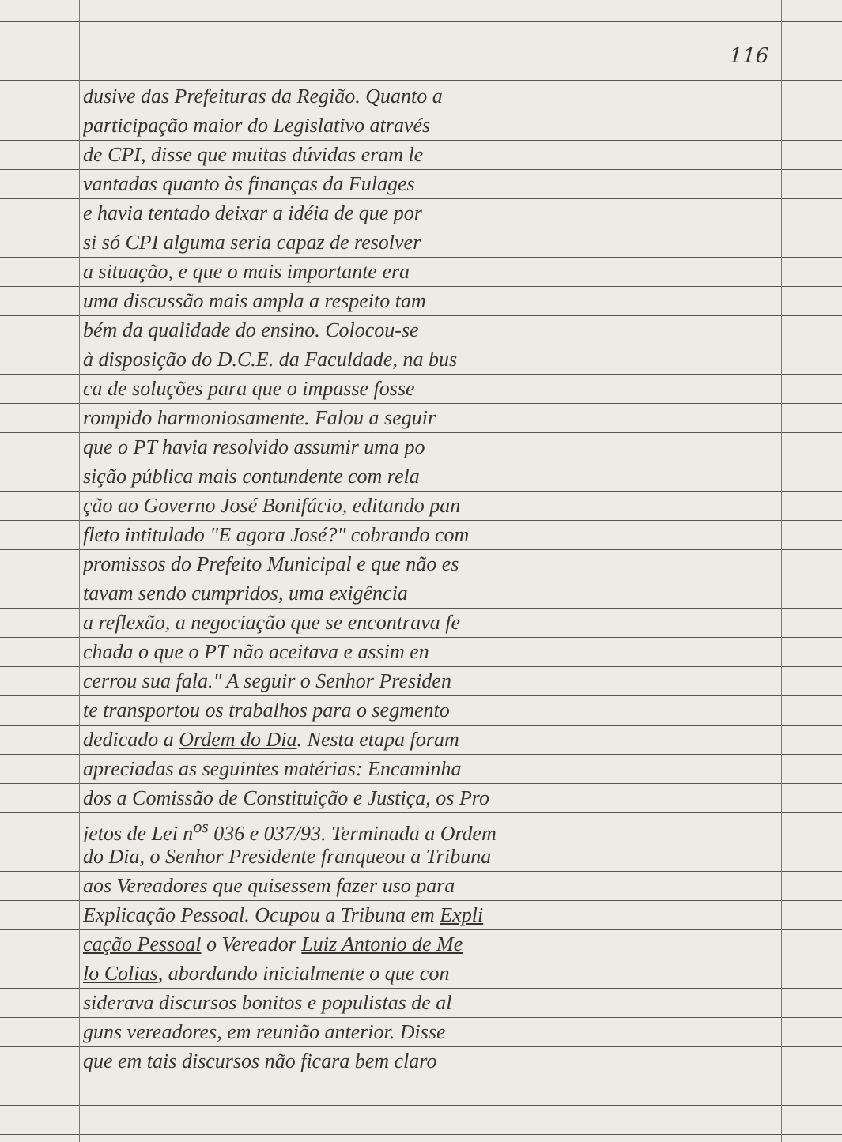116
dusive das Prefeituras da Região. Quanto a
participação maior do Legislativo através
de CPI, disse que muitas dúvidas eram le
vantadas quanto às finanças da Fulages
e havia tentado deixar a idéia de que por
si só CPI alguma seria capaz de resolver
a situação, e que o mais importante era
uma discussão mais ampla a respeito tam
bém da qualidade do ensino. Colocou-se
à disposição do D.C.E. da Faculdade, na bus
ca de soluções para que o impasse fosse
rompido harmoniosamente. Falou a seguir
que o PT havia resolvido assumir uma po
sição pública mais contundente com rela
ção ao Governo José Bonifácio, editando pan
fleto intitulado "E agora José?" cobrando com
promissos do Prefeito Municipal e que não es
tavam sendo cumpridos, uma exigência
a reflexão, a negociação que se encontrava fe
chada o que o PT não aceitava e assim en
cerrou sua fala." A seguir o Senhor Presiden
te transportou os trabalhos para o segmento
dedicado a Ordem do Dia. Nesta etapa foram
apreciadas as seguintes matérias: Encaminha
dos a Comissão de Constituição e Justiça, os Pro
jetos de Lei n<sup>os</sup> 036 e 037/93. Terminada a Ordem
do Dia, o Senhor Presidente franqueou a Tribuna
aos Vereadores que quisessem fazer uso para
Explicação Pessoal. Ocupou a Tribuna em Expli
cação Pessoal o Vereador Luiz Antonio de Me
lo Colias, abordando inicialmente o que con
siderava discursos bonitos e populistas de al
guns vereadores, em reunião anterior. Disse
que em tais discursos não ficara bem claro